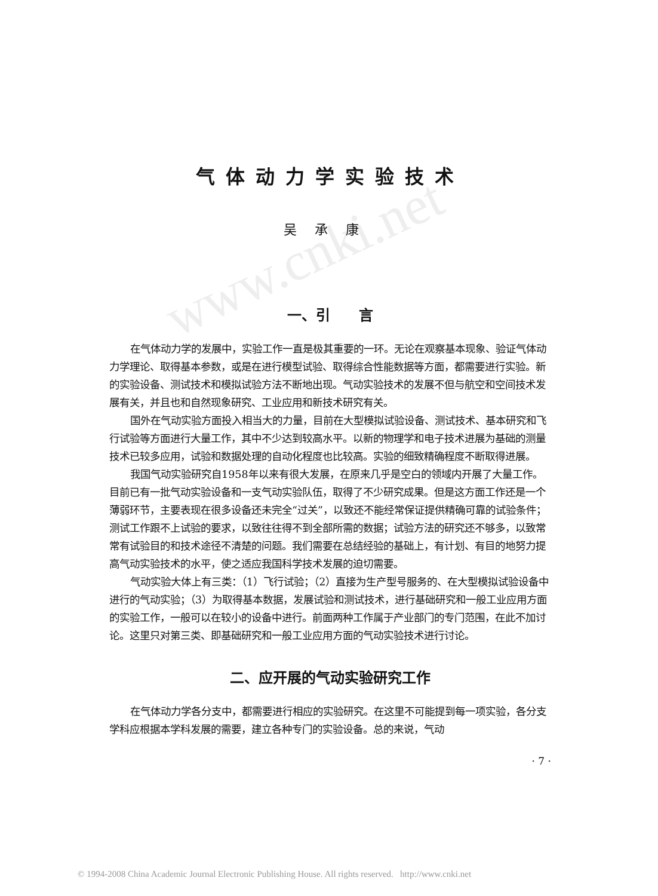www.cnki.net
气体动力学实验技术
吴承康
一、引　　言
在气体动力学的发展中，实验工作一直是极其重要的一环。无论在观察基本现象、验证气体动力学理论、取得基本参数，或是在进行模型试验、取得综合性能数据等方面，都需要进行实验。新的实验设备、测试技术和模拟试验方法不断地出现。气动实验技术的发展不但与航空和空间技术发展有关，并且也和自然现象研究、工业应用和新技术研究有关。
国外在气动实验方面投入相当大的力量，目前在大型模拟试验设备、测试技术、基本研究和飞行试验等方面进行大量工作，其中不少达到较高水平。以新的物理学和电子技术进展为基础的测量技术已较多应用，试验和数据处理的自动化程度也比较高。实验的细致精确程度不断取得进展。
我国气动实验研究自1958年以来有很大发展，在原来几乎是空白的领域内开展了大量工作。目前已有一批气动实验设备和一支气动实验队伍，取得了不少研究成果。但是这方面工作还是一个薄弱环节，主要表现在很多设备还未完全“过关”，以致还不能经常保证提供精确可靠的试验条件；测试工作跟不上试验的要求，以致往往得不到全部所需的数据；试验方法的研究还不够多，以致常常有试验目的和技术途径不清楚的问题。我们需要在总结经验的基础上，有计划、有目的地努力提高气动实验技术的水平，使之适应我国科学技术发展的迫切需要。
气动实验大体上有三类：（1）飞行试验；（2）直接为生产型号服务的、在大型模拟试验设备中进行的气动实验；（3）为取得基本数据，发展试验和测试技术，进行基础研究和一般工业应用方面的实验工作，一般可以在较小的设备中进行。前面两种工作属于产业部门的专门范围，在此不加讨论。这里只对第三类、即基础研究和一般工业应用方面的气动实验技术进行讨论。
二、应开展的气动实验研究工作
在气体动力学各分支中，都需要进行相应的实验研究。在这里不可能提到每一项实验，各分支学科应根据本学科发展的需要，建立各种专门的实验设备。总的来说，气动
· 7 ·
© 1994-2008 China Academic Journal Electronic Publishing House. All rights reserved. http://www.cnki.net